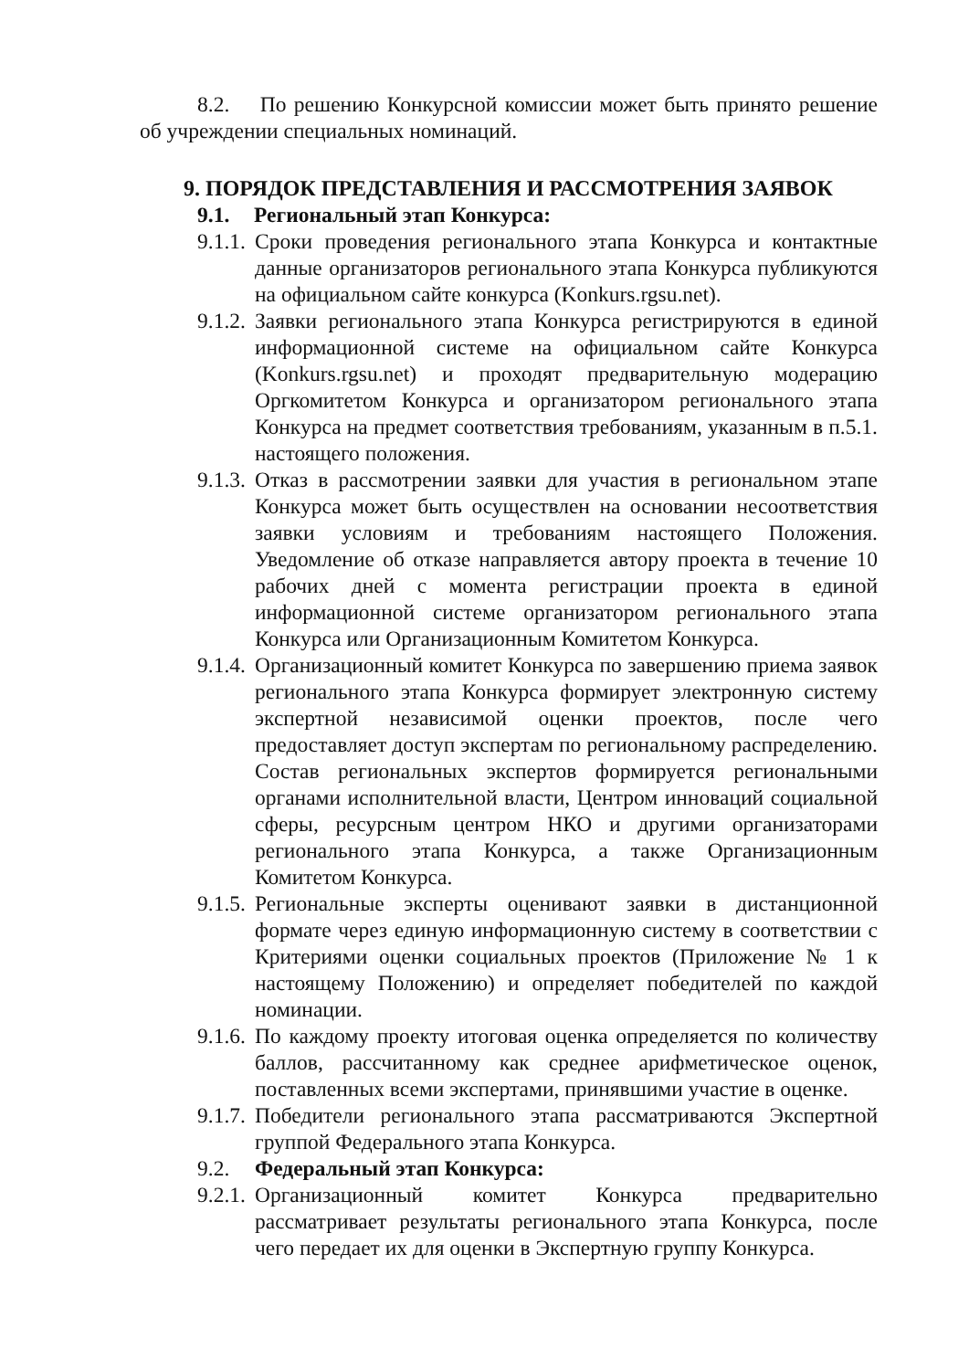8.2. По решению Конкурсной комиссии может быть принято решение об учреждении специальных номинаций.
9. ПОРЯДОК ПРЕДСТАВЛЕНИЯ И РАССМОТРЕНИЯ ЗАЯВОК
9.1. Региональный этап Конкурса:
9.1.1.
Сроки проведения регионального этапа Конкурса и контактные данные организаторов регионального этапа Конкурса публикуются на официальном сайте конкурса (Konkurs.rgsu.net).
9.1.2.
Заявки регионального этапа Конкурса регистрируются в единой информационной системе на официальном сайте Конкурса (Konkurs.rgsu.net) и проходят предварительную модерацию Оргкомитетом Конкурса и организатором регионального этапа Конкурса на предмет соответствия требованиям, указанным в п.5.1. настоящего положения.
9.1.3.
Отказ в рассмотрении заявки для участия в региональном этапе Конкурса может быть осуществлен на основании несоответствия заявки условиям и требованиям настоящего Положения. Уведомление об отказе направляется автору проекта в течение 10 рабочих дней с момента регистрации проекта в единой информационной системе организатором регионального этапа Конкурса или Организационным Комитетом Конкурса.
9.1.4.
Организационный комитет Конкурса по завершению приема заявок регионального этапа Конкурса формирует электронную систему экспертной независимой оценки проектов, после чего предоставляет доступ экспертам по региональному распределению. Состав региональных экспертов формируется региональными органами исполнительной власти, Центром инноваций социальной сферы, ресурсным центром НКО и другими организаторами регионального этапа Конкурса, а также Организационным Комитетом Конкурса.
9.1.5.
Региональные эксперты оценивают заявки в дистанционной формате через единую информационную систему в соответствии с Критериями оценки социальных проектов (Приложение № 1 к настоящему Положению) и определяет победителей по каждой номинации.
9.1.6.
По каждому проекту итоговая оценка определяется по количеству баллов, рассчитанному как среднее арифметическое оценок, поставленных всеми экспертами, принявшими участие в оценке.
9.1.7.
Победители регионального этапа рассматриваются Экспертной группой Федерального этапа Конкурса.
9.2. Федеральный этап Конкурса:
9.2.1.
Организационный комитет Конкурса предварительно рассматривает результаты регионального этапа Конкурса, после чего передает их для оценки в Экспертную группу Конкурса.